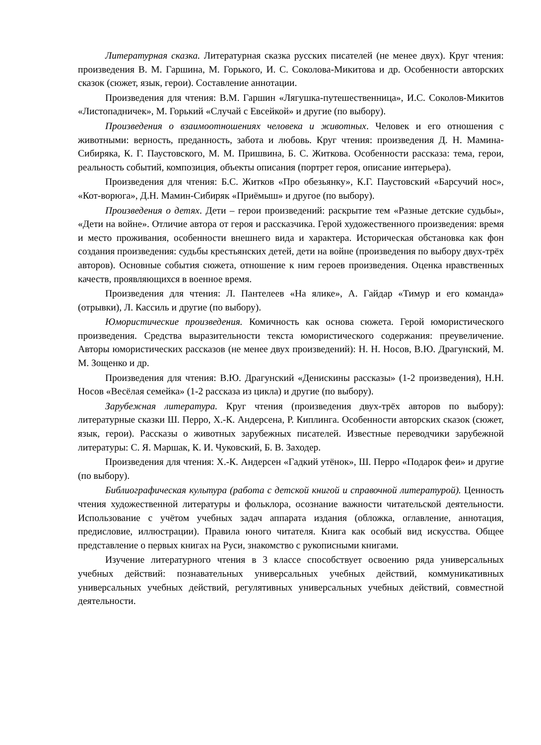Литературная сказка. Литературная сказка русских писателей (не менее двух). Круг чтения: произведения В. М. Гаршина, М. Горького, И. С. Соколова-Микитова и др. Особенности авторских сказок (сюжет, язык, герои). Составление аннотации.
Произведения для чтения: В.М. Гаршин «Лягушка-путешественница», И.С. Соколов-Микитов «Листопадничек», М. Горький «Случай с Евсейкой» и другие (по выбору).
Произведения о взаимоотношениях человека и животных. Человек и его отношения с животными: верность, преданность, забота и любовь. Круг чтения: произведения Д. Н. Мамина-Сибиряка, К. Г. Паустовского, М. М. Пришвина, Б. С. Житкова. Особенности рассказа: тема, герои, реальность событий, композиция, объекты описания (портрет героя, описание интерьера).
Произведения для чтения: Б.С. Житков «Про обезьянку», К.Г. Паустовский «Барсучий нос», «Кот-ворюга», Д.Н. Мамин-Сибиряк «Приёмыш» и другое (по выбору).
Произведения о детях. Дети – герои произведений: раскрытие тем «Разные детские судьбы», «Дети на войне». Отличие автора от героя и рассказчика. Герой художественного произведения: время и место проживания, особенности внешнего вида и характера. Историческая обстановка как фон создания произведения: судьбы крестьянских детей, дети на войне (произведения по выбору двух-трёх авторов). Основные события сюжета, отношение к ним героев произведения. Оценка нравственных качеств, проявляющихся в военное время.
Произведения для чтения: Л. Пантелеев «На ялике», А. Гайдар «Тимур и его команда» (отрывки), Л. Кассиль и другие (по выбору).
Юмористические произведения. Комичность как основа сюжета. Герой юмористического произведения. Средства выразительности текста юмористического содержания: преувеличение. Авторы юмористических рассказов (не менее двух произведений): Н. Н. Носов, В.Ю. Драгунский, М. М. Зощенко и др.
Произведения для чтения: В.Ю. Драгунский «Денискины рассказы» (1-2 произведения), Н.Н. Носов «Весёлая семейка» (1-2 рассказа из цикла) и другие (по выбору).
Зарубежная литература. Круг чтения (произведения двух-трёх авторов по выбору): литературные сказки Ш. Перро, Х.-К. Андерсена, Р. Киплинга. Особенности авторских сказок (сюжет, язык, герои). Рассказы о животных зарубежных писателей. Известные переводчики зарубежной литературы: С. Я. Маршак, К. И. Чуковский, Б. В. Заходер.
Произведения для чтения: Х.-К. Андерсен «Гадкий утёнок», Ш. Перро «Подарок феи» и другие (по выбору).
Библиографическая культура (работа с детской книгой и справочной литературой). Ценность чтения художественной литературы и фольклора, осознание важности читательской деятельности. Использование с учётом учебных задач аппарата издания (обложка, оглавление, аннотация, предисловие, иллюстрации). Правила юного читателя. Книга как особый вид искусства. Общее представление о первых книгах на Руси, знакомство с рукописными книгами.
Изучение литературного чтения в 3 классе способствует освоению ряда универсальных учебных действий: познавательных универсальных учебных действий, коммуникативных универсальных учебных действий, регулятивных универсальных учебных действий, совместной деятельности.